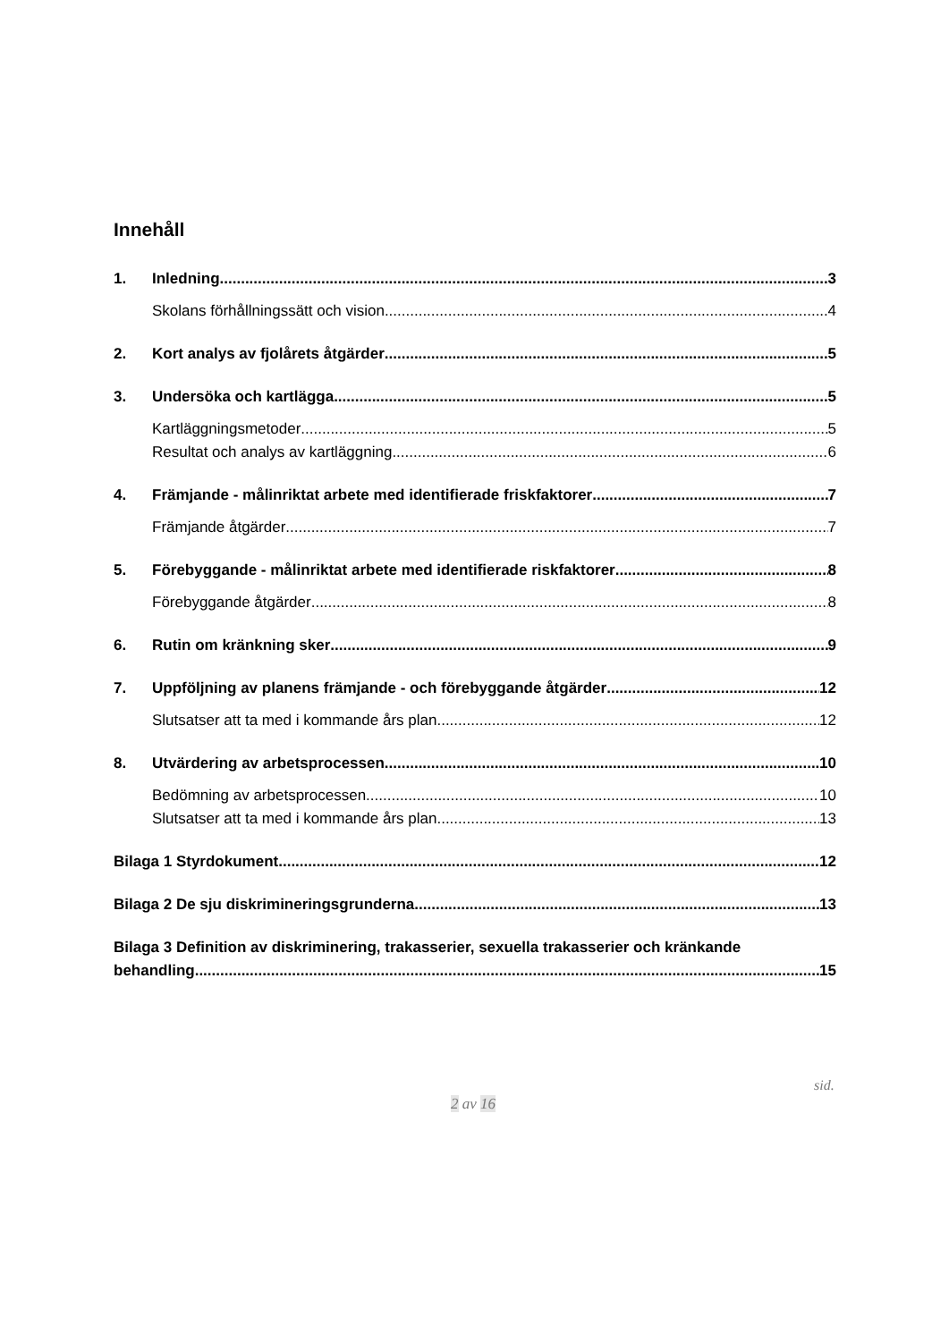Innehåll
1. Inledning 3
Skolans förhållningssätt och vision 4
2. Kort analys av fjolårets åtgärder 5
3. Undersöka och kartlägga 5
Kartläggningsmetoder 5
Resultat och analys av kartläggning 6
4. Främjande - målinriktat arbete med identifierade friskfaktorer 7
Främjande åtgärder 7
5. Förebyggande - målinriktat arbete med identifierade riskfaktorer 8
Förebyggande åtgärder 8
6. Rutin om kränkning sker 9
7. Uppföljning av planens främjande - och förebyggande åtgärder 12
Slutsatser att ta med i kommande års plan 12
8. Utvärdering av arbetsprocessen 10
Bedömning av arbetsprocessen 10
Slutsatser att ta med i kommande års plan 13
Bilaga 1 Styrdokument 12
Bilaga 2 De sju diskrimineringsgrunderna 13
Bilaga 3 Definition av diskriminering, trakasserier, sexuella trakasserier och kränkande
behandling 15
sid.
2 av 16